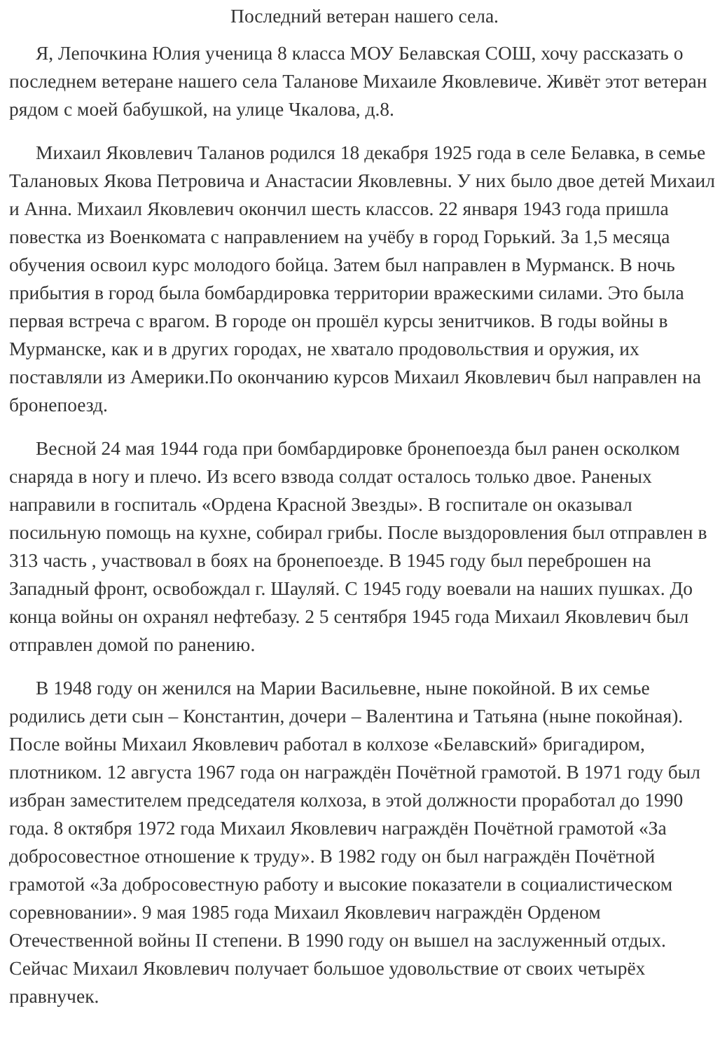Последний ветеран нашего села.
Я, Лепочкина Юлия ученица 8 класса МОУ Белавская СОШ, хочу рассказать о последнем ветеране нашего села Таланове Михаиле Яковлевиче. Живёт этот ветеран рядом с моей бабушкой, на улице Чкалова, д.8.
Михаил Яковлевич Таланов родился 18 декабря 1925 года в селе Белавка, в семье Талановых Якова Петровича и Анастасии Яковлевны. У них было двое детей Михаил и Анна. Михаил Яковлевич окончил шесть классов. 22 января 1943 года пришла повестка из Военкомата с направлением на учёбу в город Горький. За 1,5 месяца обучения освоил курс молодого бойца. Затем был направлен в Мурманск. В ночь прибытия в город была бомбардировка территории вражескими силами. Это была первая встреча с врагом. В городе он прошёл курсы зенитчиков. В годы войны в Мурманске, как и в других городах, не хватало продовольствия и оружия, их поставляли из Америки.По окончанию курсов Михаил Яковлевич был направлен на бронепоезд.
Весной 24 мая 1944 года при бомбардировке бронепоезда был ранен осколком снаряда в ногу и плечо. Из всего взвода солдат осталось только двое. Раненых направили в госпиталь «Ордена Красной Звезды». В госпитале он оказывал посильную помощь на кухне, собирал грибы. После выздоровления был отправлен в 313 часть , участвовал в боях на бронепоезде. В 1945 году был переброшен на Западный фронт, освобождал г. Шауляй. С 1945 году воевали на наших пушках. До конца войны он охранял нефтебазу. 2 5 сентября 1945 года Михаил Яковлевич был отправлен домой по ранению.
В 1948 году он женился на Марии Васильевне, ныне покойной. В их семье родились дети сын – Константин, дочери – Валентина и Татьяна (ныне покойная). После войны Михаил Яковлевич работал в колхозе «Белавский» бригадиром, плотником. 12 августа 1967 года он награждён Почётной грамотой. В 1971 году был избран заместителем председателя колхоза, в этой должности проработал до 1990 года. 8 октября 1972 года Михаил Яковлевич награждён Почётной грамотой «За добросовестное отношение к труду». В 1982 году он был награждён Почётной грамотой «За добросовестную работу и высокие показатели в социалистическом соревновании». 9 мая 1985 года Михаил Яковлевич награждён Орденом Отечественной войны II степени. В 1990 году он вышел на заслуженный отдых. Сейчас Михаил Яковлевич получает большое удовольствие от своих четырёх правнучек.